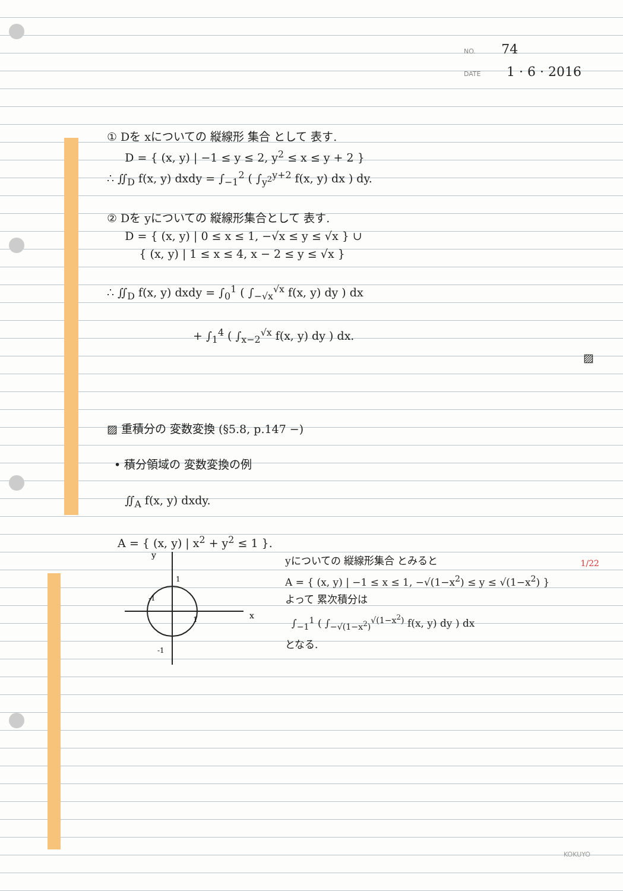NO. 74
DATE 1 · 6 · 2016
① Dを xについての 縦線形 集合 として 表す.
D = { (x, y) | −1 ≤ y ≤ 2, y<sup>2</sup> ≤ x ≤ y + 2 }
∴ ∬<sub>D</sub> f(x, y) dxdy = ∫<sub>−1</sub><sup>2</sup> ( ∫<sub>y<sup>2</sup></sub><sup>y+2</sup> f(x, y) dx ) dy.
② Dを yについての 縦線形集合として 表す.
D = { (x, y) | 0 ≤ x ≤ 1, −√x ≤ y ≤ √x } ∪
{ (x, y) | 1 ≤ x ≤ 4, x − 2 ≤ y ≤ √x }
∴ ∬<sub>D</sub> f(x, y) dxdy = ∫<sub>0</sub><sup>1</sup> ( ∫<sub>−√x</sub><sup>√x</sup> f(x, y) dy ) dx
+ ∫<sub>1</sub><sup>4</sup> ( ∫<sub>x−2</sub><sup>√x</sup> f(x, y) dy ) dx.
▨
▨ 重積分の 変数変換 (§5.8, p.147 −)
• 積分領域の 変数変換の例
∬<sub>A</sub> f(x, y) dxdy.
A = { (x, y) | x<sup>2</sup> + y<sup>2</sup> ≤ 1 }.
-1
1
x
1
-1
y
yについての 縦線形集合 とみると
A = { (x, y) | −1 ≤ x ≤ 1, −√(1−x<sup>2</sup>) ≤ y ≤ √(1−x<sup>2</sup>) }
よって 累次積分は
∫<sub>−1</sub><sup>1</sup> ( ∫<sub>−√(1−x<sup>2</sup>)</sub><sup>√(1−x<sup>2</sup>)</sup> f(x, y) dy ) dx
となる.
1/22
KOKUYO